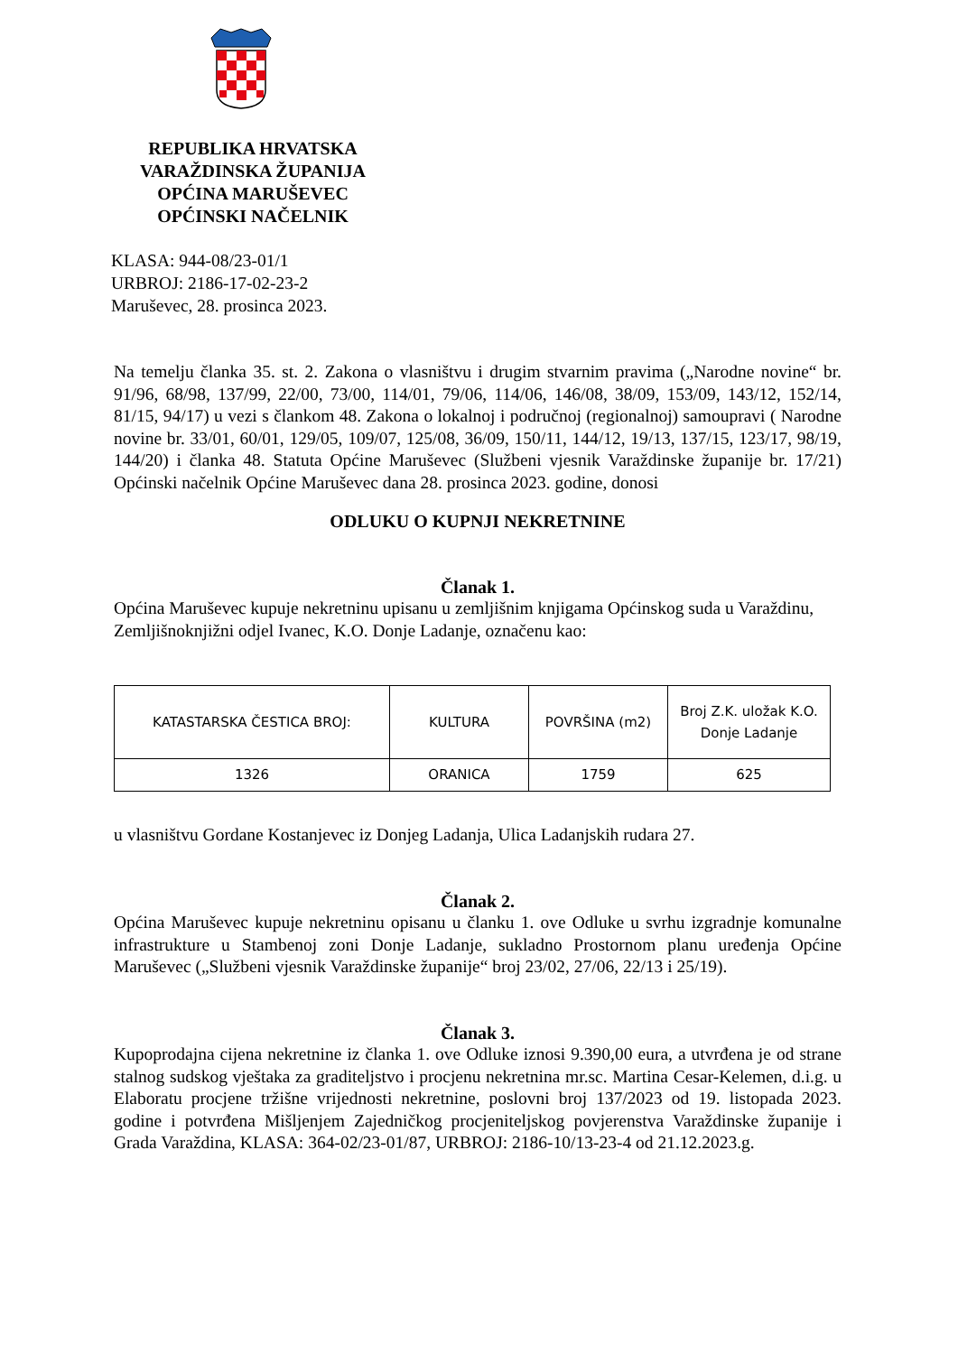REPUBLIKA HRVATSKA
VARAŽDINSKA ŽUPANIJA
OPĆINA MARUŠEVEC
OPĆINSKI NAČELNIK
KLASA: 944-08/23-01/1
URBROJ: 2186-17-02-23-2
Maruševec, 28. prosinca 2023.
Na temelju članka 35. st. 2. Zakona o vlasništvu i drugim stvarnim pravima („Narodne novine“ br. 91/96, 68/98, 137/99, 22/00, 73/00, 114/01, 79/06, 114/06, 146/08, 38/09, 153/09, 143/12, 152/14, 81/15, 94/17) u vezi s člankom 48. Zakona o lokalnoj i područnoj (regionalnoj) samoupravi ( Narodne novine br. 33/01, 60/01, 129/05, 109/07, 125/08, 36/09, 150/11, 144/12, 19/13, 137/15, 123/17, 98/19, 144/20) i članka 48. Statuta Općine Maruševec (Službeni vjesnik Varaždinske županije br. 17/21) Općinski načelnik Općine Maruševec dana 28. prosinca 2023. godine, donosi
ODLUKU O KUPNJI NEKRETNINE
Članak 1.
Općina Maruševec kupuje nekretninu upisanu u zemljišnim knjigama Općinskog suda u Varaždinu, Zemljišnoknjižni odjel Ivanec, K.O. Donje Ladanje, označenu kao:
| KATASTARSKA ČESTICA BROJ: | KULTURA | POVRŠINA (m2) | Broj Z.K. uložak K.O. Donje Ladanje |
| --- | --- | --- | --- |
| 1326 | ORANICA | 1759 | 625 |
u vlasništvu Gordane Kostanjevec iz Donjeg Ladanja, Ulica Ladanjskih rudara 27.
Članak 2.
Općina Maruševec kupuje nekretninu opisanu u članku 1. ove Odluke u svrhu izgradnje komunalne infrastrukture u Stambenoj zoni Donje Ladanje, sukladno Prostornom planu uređenja Općine Maruševec („Službeni vjesnik Varaždinske županije“ broj 23/02, 27/06, 22/13 i 25/19).
Članak 3.
Kupoprodajna cijena nekretnine iz članka 1. ove Odluke iznosi 9.390,00 eura, a utvrđena je od strane stalnog sudskog vještaka za graditeljstvo i procjenu nekretnina mr.sc. Martina Cesar-Kelemen, d.i.g. u Elaboratu procjene tržišne vrijednosti nekretnine, poslovni broj 137/2023 od 19. listopada 2023. godine i potvrđena Mišljenjem Zajedničkog procjeniteljskog povjerenstva Varaždinske županije i Grada Varaždina, KLASA: 364-02/23-01/87, URBROJ: 2186-10/13-23-4 od 21.12.2023.g.